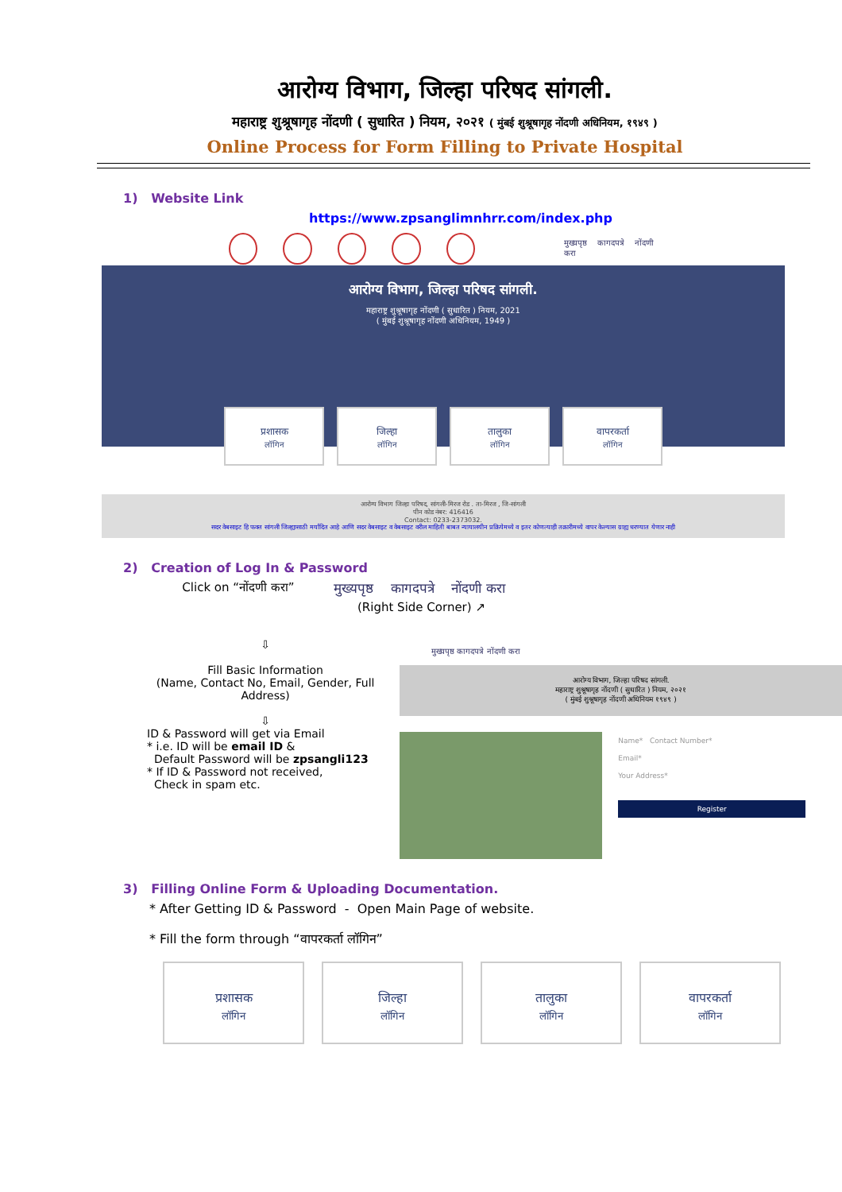आरोग्य विभाग, जिल्हा परिषद सांगली.
महाराष्ट्र शुश्रूषागृह नोंदणी ( सुधारित ) नियम, २०२१ ( मुंबई शुश्रूषागृह नोंदणी अधिनियम, १९४९ )
Online Process for Form Filling to Private Hospital
1) Website Link
https://www.zpsanglimnhrr.com/index.php
मुख्यपृष्ठ कागदपत्रे नोंदणी करा
आरोग्य विभाग, जिल्हा परिषद सांगली.
महाराष्ट्र शुश्रूषागृह नोंदणी ( सुधारित ) नियम, 2021
( मुंबई शुश्रूषागृह नोंदणी अधिनियम, 1949 )
प्रशासक
लॉगिन
जिल्हा
लॉगिन
तालुका
लॉगिन
वापरकर्ता
लॉगिन
आरोग्य विभाग जिल्हा परिषद, सांगली-मिरज रोड . ता-मिरज , जि-सांगली
पीन कोड नंबर: 416416
Contact: 0233-2373032.
सदर वेबसाइट हि फक्त सांगली जिल्ह्यासाठी मर्यादित आहे आणि सदर वेबसाइट व वेबसाइट वरील माहिती बाबत न्यायालयीन प्रक्रियेमध्ये व इतर कोणत्याही तक्रारीमध्ये वापर केल्यास ग्राह्य धरण्यात येणार नाही
2) Creation of Log In & Password
Click on “नोंदणी करा” मुख्यपृष्ठ कागदपत्रे नोंदणी करा
(Right Side Corner) ↗
⇩
Fill Basic Information
(Name, Contact No, Email, Gender, Full Address)
⇩
ID & Password will get via Email
* i.e. ID will be email ID &
Default Password will be zpsangli123
* If ID & Password not received,
Check in spam etc.
मुख्यपृष्ठ कागदपत्रे नोंदणी करा
आरोग्य विभाग, जिल्हा परिषद सांगली.
महाराष्ट्र शुश्रूषागृह नोंदणी ( सुधारित ) नियम, २०२१
( मुंबई शुश्रूषागृह नोंदणी अधिनियम १९४९ )
Name* Contact Number*
Email*
Your Address*
Register
3) Filling Online Form & Uploading Documentation.
* After Getting ID & Password - Open Main Page of website.
* Fill the form through “वापरकर्ता लॉगिन”
प्रशासक
लॉगिन
जिल्हा
लॉगिन
तालुका
लॉगिन
वापरकर्ता
लॉगिन